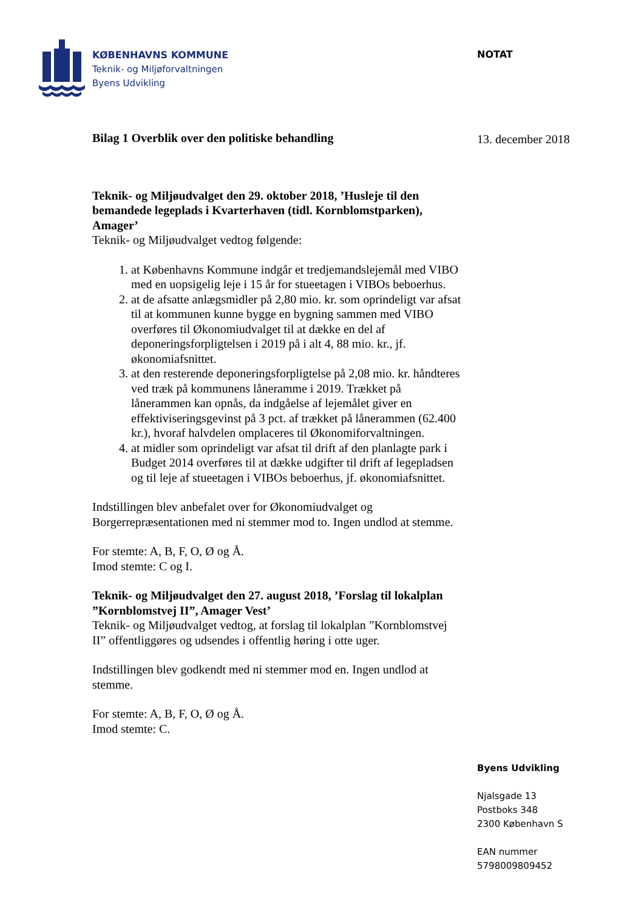KØBENHAVNS KOMMUNE
Teknik- og Miljøforvaltningen
Byens Udvikling
NOTAT
13. december 2018
Bilag 1 Overblik over den politiske behandling
Teknik- og Miljøudvalget den 29. oktober 2018, ’Husleje til den bemandede legeplads i Kvarterhaven (tidl. Kornblomstparken), Amager’
Teknik- og Miljøudvalget vedtog følgende:
1. at Københavns Kommune indgår et tredjemandslejemål med VIBO med en uopsigelig leje i 15 år for stueetagen i VIBOs beboerhus.
2. at de afsatte anlægsmidler på 2,80 mio. kr. som oprindeligt var afsat til at kommunen kunne bygge en bygning sammen med VIBO overføres til Økonomiudvalget til at dække en del af deponeringsforpligtelsen i 2019 på i alt 4, 88 mio. kr., jf. økonomiafsnittet.
3. at den resterende deponeringsforpligtelse på 2,08 mio. kr. håndteres ved træk på kommunens låneramme i 2019. Trækket på lånerammen kan opnås, da indgåelse af lejemålet giver en effektiviseringsgevinst på 3 pct. af trækket på lånerammen (62.400 kr.), hvoraf halvdelen omplaceres til Økonomiforvaltningen.
4. at midler som oprindeligt var afsat til drift af den planlagte park i Budget 2014 overføres til at dække udgifter til drift af legepladsen og til leje af stueetagen i VIBOs beboerhus, jf. økonomiafsnittet.
Indstillingen blev anbefalet over for Økonomiudvalget og Borgerrepræsentationen med ni stemmer mod to. Ingen undlod at stemme.
For stemte: A, B, F, O, Ø og Å.
Imod stemte: C og I.
Teknik- og Miljøudvalget den 27. august 2018, ’Forslag til lokalplan ”Kornblomstvej II”, Amager Vest’
Teknik- og Miljøudvalget vedtog, at forslag til lokalplan ”Kornblomstvej II” offentliggøres og udsendes i offentlig høring i otte uger.
Indstillingen blev godkendt med ni stemmer mod en. Ingen undlod at stemme.
For stemte: A, B, F, O, Ø og Å.
Imod stemte: C.
Byens Udvikling
Njalsgade 13
Postboks 348
2300 København S
EAN nummer
5798009809452